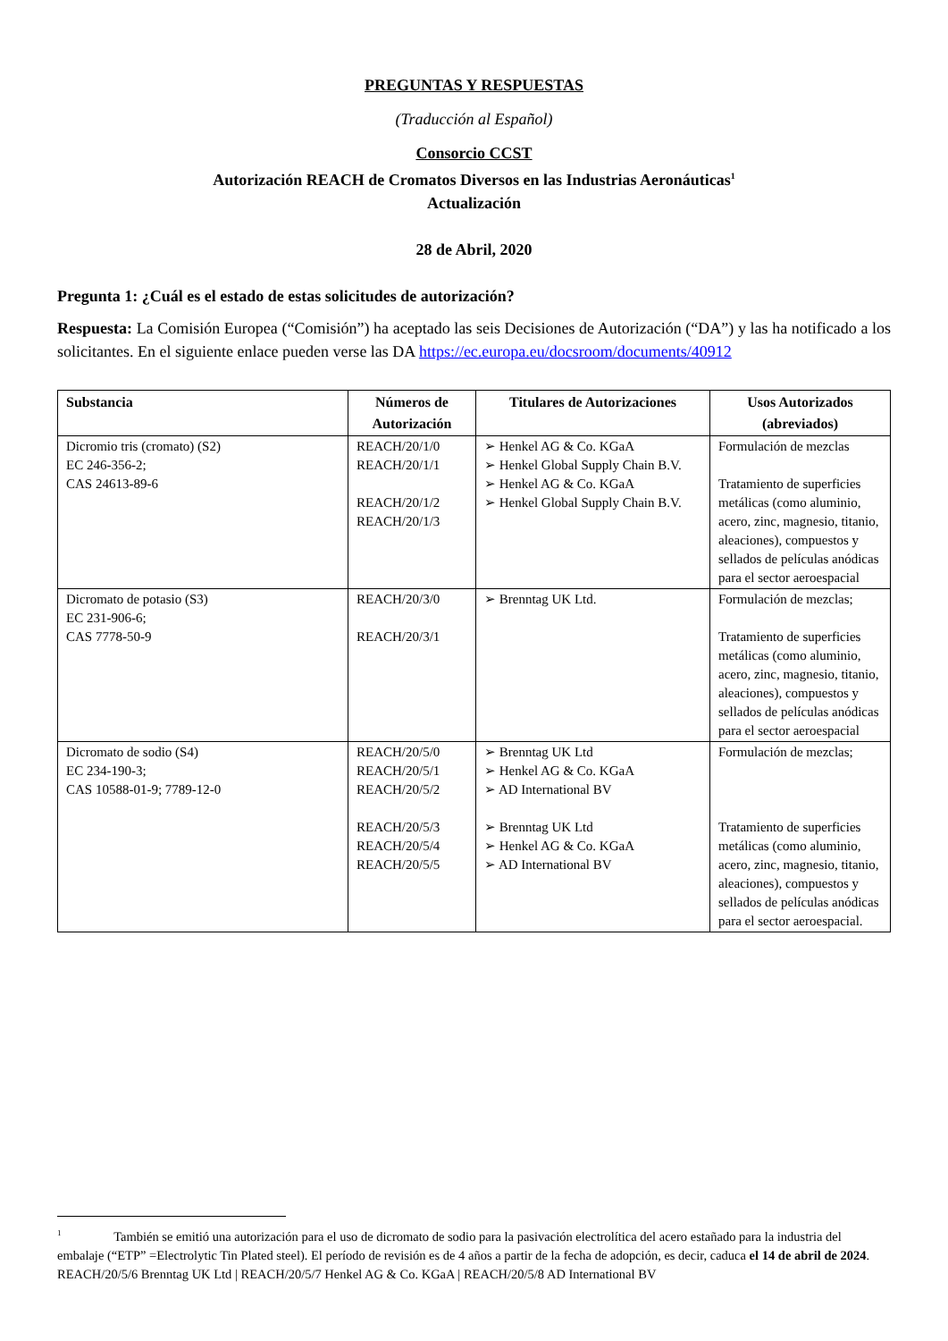PREGUNTAS Y RESPUESTAS
(Traducción al Español)
Consorcio CCST
Autorización REACH de Cromatos Diversos en las Industrias Aeronáuticas<sup>1</sup>
Actualización
28 de Abril, 2020
Pregunta 1: ¿Cuál es el estado de estas solicitudes de autorización?
Respuesta: La Comisión Europea (“Comisión”) ha aceptado las seis Decisiones de Autorización (“DA”) y las ha notificado a los solicitantes. En el siguiente enlace pueden verse las DA https://ec.europa.eu/docsroom/documents/40912
| Substancia | Números de Autorización | Titulares de Autorizaciones | Usos Autorizados (abreviados) |
| --- | --- | --- | --- |
| Dicromio tris (cromato) (S2) EC 246-356-2; CAS 24613-89-6 | REACH/20/1/0 REACH/20/1/1 REACH/20/1/2 REACH/20/1/3 | ➢ Henkel AG & Co. KGaA ➢ Henkel Global Supply Chain B.V. ➢ Henkel AG & Co. KGaA ➢ Henkel Global Supply Chain B.V. | Formulación de mezclas Tratamiento de superficies metálicas (como aluminio, acero, zinc, magnesio, titanio, aleaciones), compuestos y sellados de películas anódicas para el sector aeroespacial |
| Dicromato de potasio (S3) EC 231-906-6; CAS 7778-50-9 | REACH/20/3/0 REACH/20/3/1 | ➢ Brenntag UK Ltd. | Formulación de mezclas; Tratamiento de superficies metálicas (como aluminio, acero, zinc, magnesio, titanio, aleaciones), compuestos y sellados de películas anódicas para el sector aeroespacial |
| Dicromato de sodio (S4) EC 234-190-3; CAS 10588-01-9; 7789-12-0 | REACH/20/5/0 REACH/20/5/1 REACH/20/5/2 REACH/20/5/3 REACH/20/5/4 REACH/20/5/5 | ➢ Brenntag UK Ltd ➢ Henkel AG & Co. KGaA ➢ AD International BV ➢ Brenntag UK Ltd ➢ Henkel AG & Co. KGaA ➢ AD International BV | Formulación de mezclas; Tratamiento de superficies metálicas (como aluminio, acero, zinc, magnesio, titanio, aleaciones), compuestos y sellados de películas anódicas para el sector aeroespacial. |
<sup>1</sup> También se emitió una autorización para el uso de dicromato de sodio para la pasivación electrolítica del acero estañado para la industria del embalaje (“ETP” =Electrolytic Tin Plated steel). El período de revisión es de 4 años a partir de la fecha de adopción, es decir, caduca el 14 de abril de 2024. REACH/20/5/6 Brenntag UK Ltd | REACH/20/5/7 Henkel AG & Co. KGaA | REACH/20/5/8 AD International BV